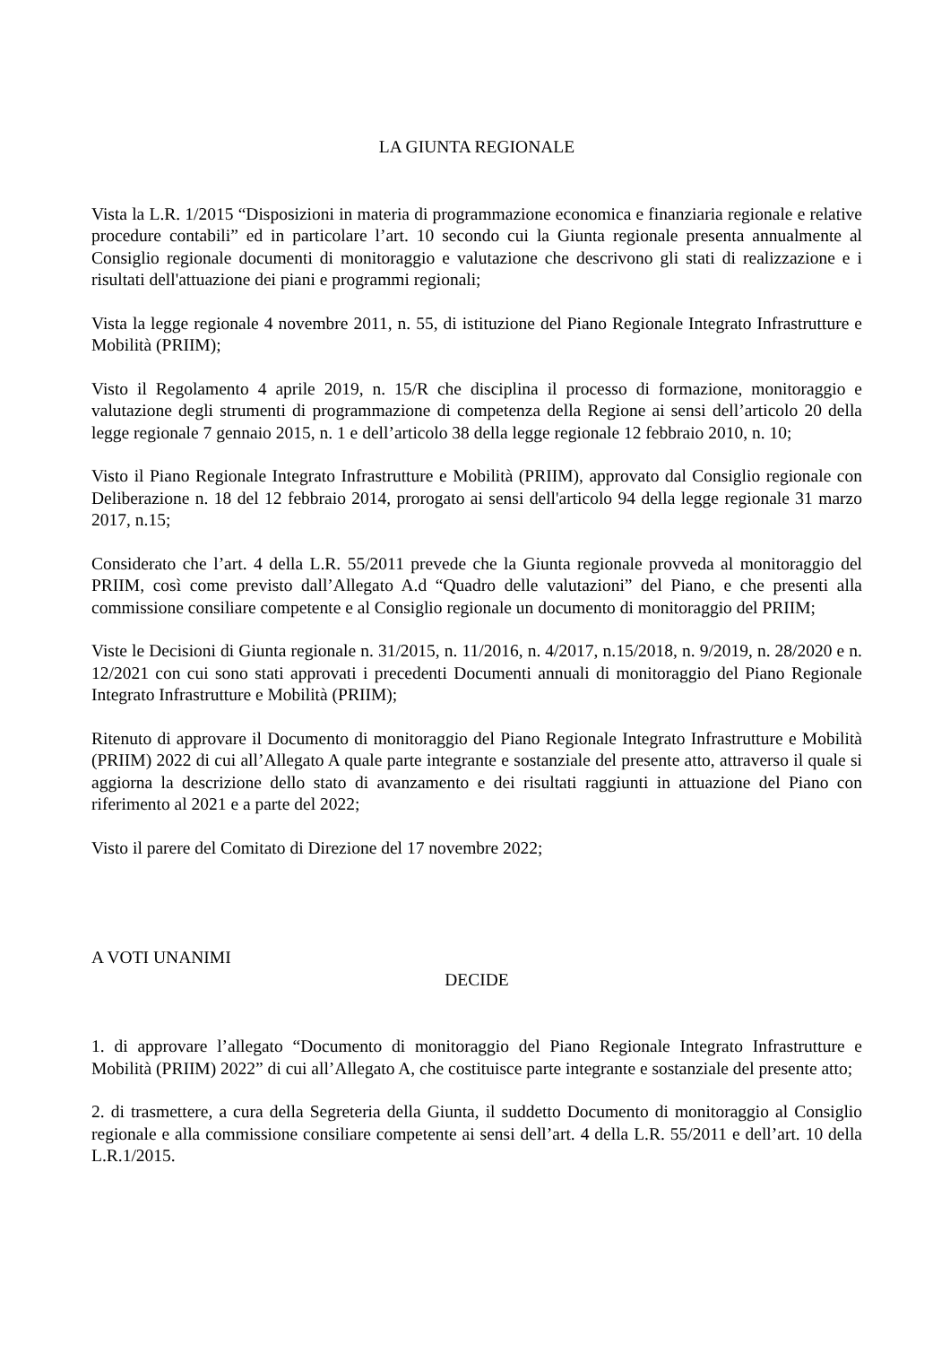LA GIUNTA REGIONALE
Vista la L.R. 1/2015 “Disposizioni in materia di programmazione economica e finanziaria regionale e relative procedure contabili” ed in particolare l’art. 10 secondo cui la Giunta regionale presenta annualmente al Consiglio regionale documenti di monitoraggio e valutazione che descrivono gli stati di realizzazione e i risultati dell'attuazione dei piani e programmi regionali;
Vista la legge regionale 4 novembre 2011, n. 55, di istituzione del Piano Regionale Integrato Infrastrutture e Mobilità (PRIIM);
Visto il Regolamento 4 aprile 2019, n. 15/R che disciplina il processo di formazione, monitoraggio e valutazione degli strumenti di programmazione di competenza della Regione ai sensi dell’articolo 20 della legge regionale 7 gennaio 2015, n. 1 e dell’articolo 38 della legge regionale 12 febbraio 2010, n. 10;
Visto il Piano Regionale Integrato Infrastrutture e Mobilità (PRIIM), approvato dal Consiglio regionale con Deliberazione n. 18 del 12 febbraio 2014, prorogato ai sensi dell'articolo 94 della legge regionale 31 marzo 2017, n.15;
Considerato che l’art. 4 della L.R. 55/2011 prevede che la Giunta regionale provveda al monitoraggio del PRIIM, così come previsto dall’Allegato A.d “Quadro delle valutazioni” del Piano, e che presenti alla commissione consiliare competente e al Consiglio regionale un documento di monitoraggio del PRIIM;
Viste le Decisioni di Giunta regionale n. 31/2015, n. 11/2016, n. 4/2017, n.15/2018, n. 9/2019, n. 28/2020 e n. 12/2021 con cui sono stati approvati i precedenti Documenti annuali di monitoraggio del Piano Regionale Integrato Infrastrutture e Mobilità (PRIIM);
Ritenuto di approvare il Documento di monitoraggio del Piano Regionale Integrato Infrastrutture e Mobilità (PRIIM) 2022 di cui all’Allegato A quale parte integrante e sostanziale del presente atto, attraverso il quale si aggiorna la descrizione dello stato di avanzamento e dei risultati raggiunti in attuazione del Piano con riferimento al 2021 e a parte del 2022;
Visto il parere del Comitato di Direzione del 17 novembre 2022;
A VOTI UNANIMI
DECIDE
1. di approvare l’allegato “Documento di monitoraggio del Piano Regionale Integrato Infrastrutture e Mobilità (PRIIM) 2022” di cui all’Allegato A, che costituisce parte integrante e sostanziale del presente atto;
2. di trasmettere, a cura della Segreteria della Giunta, il suddetto Documento di monitoraggio al Consiglio regionale e alla commissione consiliare competente ai sensi dell’art. 4 della L.R. 55/2011 e dell’art. 10 della L.R.1/2015.